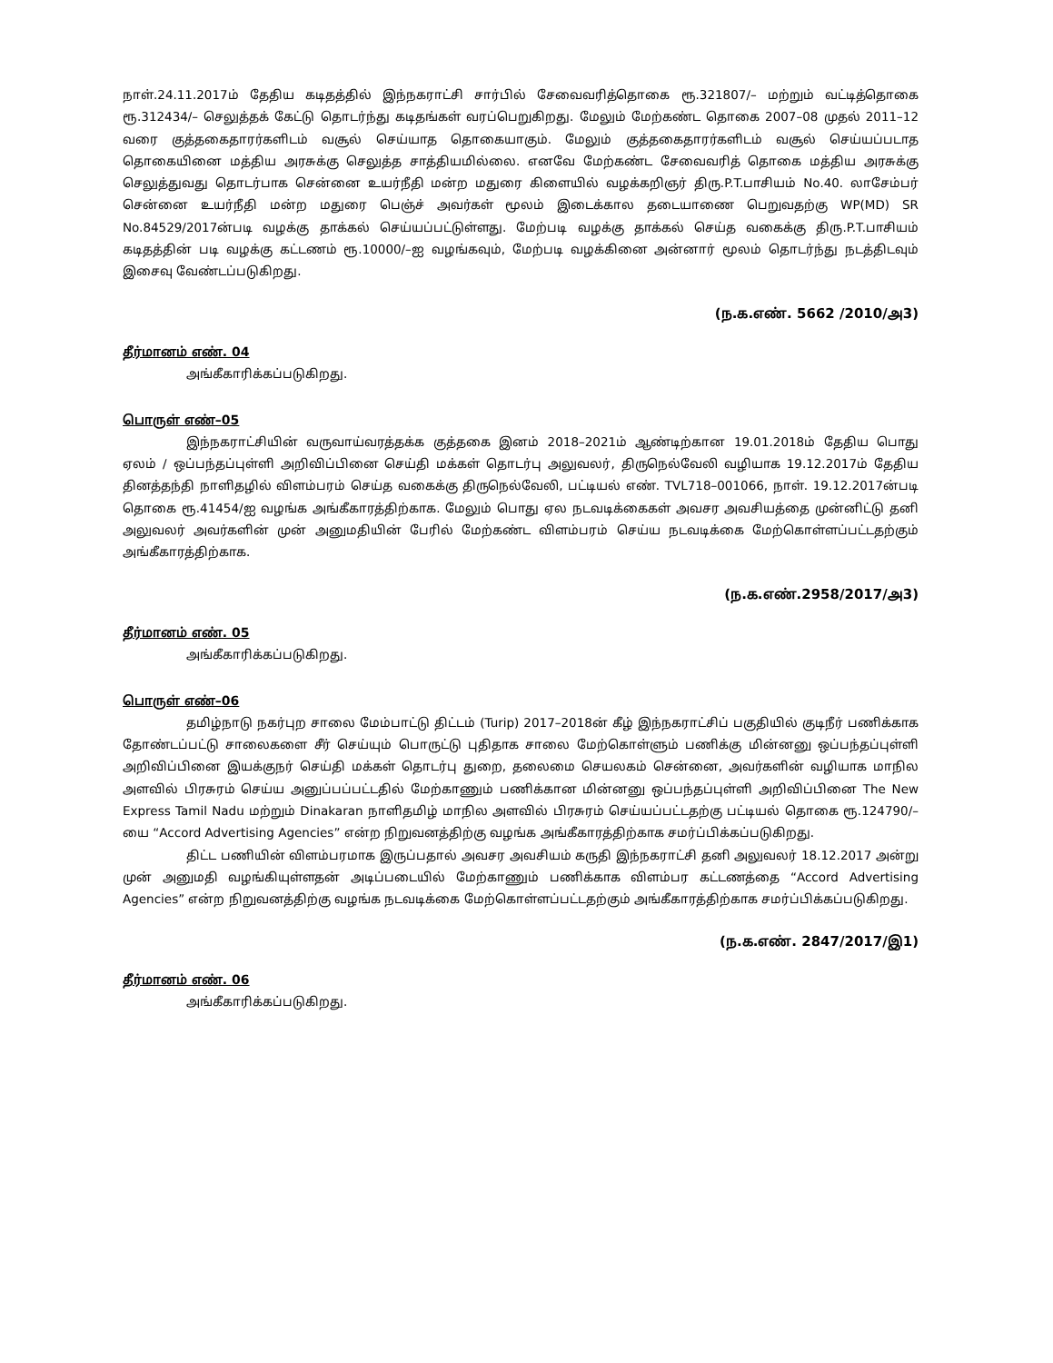நாள்.24.11.2017ம் தேதிய கடிதத்தில் இந்நகராட்சி சார்பில் சேவைவரித்தொகை ரூ.321807/– மற்றும் வட்டித்தொகை ரூ.312434/– செலுத்தக் கேட்டு தொடர்ந்து கடிதங்கள் வரப்பெறுகிறது. மேலும் மேற்கண்ட தொகை 2007–08 முதல் 2011–12 வரை குத்தகைதாரர்களிடம் வசூல் செய்யாத தொகையாகும். மேலும் குத்தகைதாரர்களிடம் வசூல் செய்யப்படாத தொகையினை மத்திய அரசுக்கு செலுத்த சாத்தியமில்லை. எனவே மேற்கண்ட சேவைவரித் தொகை மத்திய அரசுக்கு செலுத்துவது தொடர்பாக சென்னை உயர்நீதி மன்ற மதுரை கிளையில் வழக்கறிஞர் திரு.P.T.பாசியம் No.40. லாசேம்பர் சென்னை உயர்நீதி மன்ற மதுரை பெஞ்ச் அவர்கள் மூலம் இடைக்கால தடையாணை பெறுவதற்கு WP(MD) SR No.84529/2017ன்படி வழக்கு தாக்கல் செய்யப்பட்டுள்ளது. மேற்படி வழக்கு தாக்கல் செய்த வகைக்கு திரு.P.T.பாசியம் கடிதத்தின் படி வழக்கு கட்டணம் ரூ.10000/–ஐ வழங்கவும், மேற்படி வழக்கினை அன்னார் மூலம் தொடர்ந்து நடத்திடவும் இசைவு வேண்டப்படுகிறது.
(ந.க.எண். 5662 /2010/அ3)
தீர்மானம் எண். 04
அங்கீகாரிக்கப்படுகிறது.
பொருள் எண்–05
இந்நகராட்சியின் வருவாய்வரத்தக்க குத்தகை இனம் 2018–2021ம் ஆண்டிற்கான 19.01.2018ம் தேதிய பொது ஏலம் / ஒப்பந்தப்புள்ளி அறிவிப்பினை செய்தி மக்கள் தொடர்பு அலுவலர், திருநெல்வேலி வழியாக 19.12.2017ம் தேதிய தினத்தந்தி நாளிதழில் விளம்பரம் செய்த வகைக்கு திருநெல்வேலி, பட்டியல் எண். TVL718–001066, நாள். 19.12.2017ன்படி தொகை ரூ.41454/ஐ வழங்க அங்கீகாரத்திற்காக. மேலும் பொது ஏல நடவடிக்கைகள் அவசர அவசியத்தை முன்னிட்டு தனி அலுவலர் அவர்களின் முன் அனுமதியின் பேரில் மேற்கண்ட விளம்பரம் செய்ய நடவடிக்கை மேற்கொள்ளப்பட்டதற்கும் அங்கீகாரத்திற்காக.
(ந.க.எண்.2958/2017/அ3)
தீர்மானம் எண். 05
அங்கீகாரிக்கப்படுகிறது.
பொருள் எண்–06
தமிழ்நாடு நகர்புற சாலை மேம்பாட்டு திட்டம் (Turip) 2017–2018ன் கீழ் இந்நகராட்சிப் பகுதியில் குடிநீர் பணிக்காக தோண்டப்பட்டு சாலைகளை சீர் செய்யும் பொருட்டு புதிதாக சாலை மேற்கொள்ளும் பணிக்கு மின்னனு ஒப்பந்தப்புள்ளி அறிவிப்பினை இயக்குநர் செய்தி மக்கள் தொடர்பு துறை, தலைமை செயலகம் சென்னை, அவர்களின் வழியாக மாநில அளவில் பிரசுரம் செய்ய அனுப்பப்பட்டதில் மேற்காணும் பணிக்கான மின்னனு ஒப்பந்தப்புள்ளி அறிவிப்பினை The New Express Tamil Nadu மற்றும் Dinakaran நாளிதமிழ் மாநில அளவில் பிரசுரம் செய்யப்பட்டதற்கு பட்டியல் தொகை ரூ.124790/–யை “Accord Advertising Agencies” என்ற நிறுவனத்திற்கு வழங்க அங்கீகாரத்திற்காக சமர்ப்பிக்கப்படுகிறது.
திட்ட பணியின் விளம்பரமாக இருப்பதால் அவசர அவசியம் கருதி இந்நகராட்சி தனி அலுவலர் 18.12.2017 அன்று முன் அனுமதி வழங்கியுள்ளதன் அடிப்படையில் மேற்காணும் பணிக்காக விளம்பர கட்டணத்தை “Accord Advertising Agencies” என்ற நிறுவனத்திற்கு வழங்க நடவடிக்கை மேற்கொள்ளப்பட்டதற்கும் அங்கீகாரத்திற்காக சமர்ப்பிக்கப்படுகிறது.
(ந.க.எண். 2847/2017/இ1)
தீர்மானம் எண். 06
அங்கீகாரிக்கப்படுகிறது.